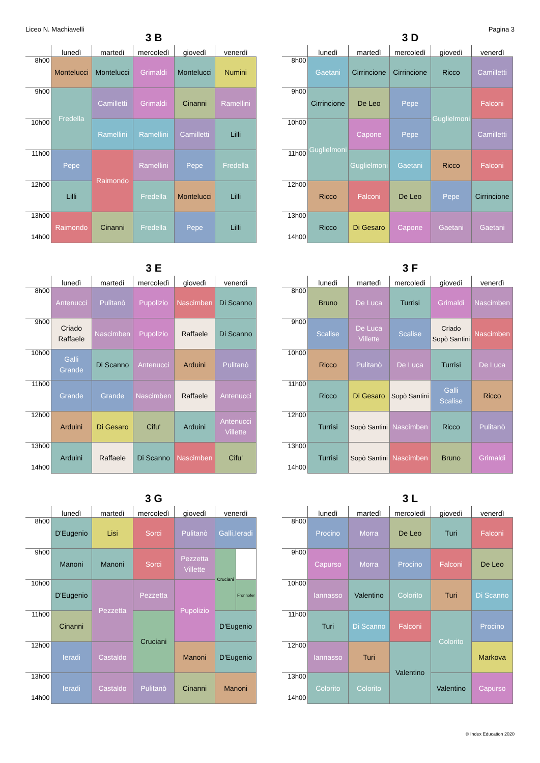Liceo N. Machiavelli Pagina 3
3 B
| | lunedì | martedì | mercoledì | giovedì | venerdì |
| --- | --- | --- | --- | --- | --- |
| 8h00 | Montelucci | Montelucci | Grimaldi | Montelucci | Numini |
| 9h00 | Fredella | Camilletti | Grimaldi | Cinanni | Ramellini |
| 10h00 | | Ramellini | Ramellini | Camilletti | Lilli |
| 11h00 | Pepe | Raimondo | Ramellini | Pepe | Fredella |
| 12h00 | Lilli | | Fredella | Montelucci | Lilli |
| 13h00 14h00 | Raimondo | Cinanni | Fredella | Pepe | Lilli |
3 D
| | lunedì | martedì | mercoledì | giovedì | venerdì |
| --- | --- | --- | --- | --- | --- |
| 8h00 | Gaetani | Cirrincione | Cirrincione | Ricco | Camilletti |
| 9h00 | Cirrincione | De Leo | Pepe | Guglielmoni | Falconi |
| 10h00 | Guglielmoni | Capone | Pepe | | Camilletti |
| 11h00 | | Guglielmoni | Gaetani | Ricco | Falconi |
| 12h00 | Ricco | Falconi | De Leo | Pepe | Cirrincione |
| 13h00 14h00 | Ricco | Di Gesaro | Capone | Gaetani | Gaetani |
3 E
| | lunedì | martedì | mercoledì | giovedì | venerdì |
| --- | --- | --- | --- | --- | --- |
| 8h00 | Antenucci | Pulitanò | Pupolizio | Nascimben | Di Scanno |
| 9h00 | Criado Raffaele | Nascimben | Pupolizio | Raffaele | Di Scanno |
| 10h00 | Galli Grande | Di Scanno | Antenucci | Arduini | Pulitanò |
| 11h00 | Grande | Grande | Nascimben | Raffaele | Antenucci |
| 12h00 | Arduini | Di Gesaro | Cifu' | Arduini | Antenucci Villette |
| 13h00 14h00 | Arduini | Raffaele | Di Scanno | Nascimben | Cifu' |
3 F
| | lunedì | martedì | mercoledì | giovedì | venerdì |
| --- | --- | --- | --- | --- | --- |
| 8h00 | Bruno | De Luca | Turrisi | Grimaldi | Nascimben |
| 9h00 | Scalise | De Luca Villette | Scalise | Criado Sopò Santini | Nascimben |
| 10h00 | Ricco | Pulitanò | De Luca | Turrisi | De Luca |
| 11h00 | Ricco | Di Gesaro | Sopò Santini | Galli Scalise | Ricco |
| 12h00 | Turrisi | Sopò Santini | Nascimben | Ricco | Pulitanò |
| 13h00 14h00 | Turrisi | Sopò Santini | Nascimben | Bruno | Grimaldi |
3 G
| | lunedì | martedì | mercoledì | giovedì | venerdì |
| --- | --- | --- | --- | --- | --- |
| 8h00 | D'Eugenio | Lisi | Sorci | Pulitanò | Galli,Ieradi |
| 9h00 | Manoni | Manoni | Sorci | Pezzetta Villette | / Cruciani / / / / Fronhofer / |
| 10h00 | D'Eugenio | Pezzetta | Pezzetta | Pupolizio | |
| 11h00 | Cinanni | | Cruciani | | D'Eugenio |
| 12h00 | Ieradi | Castaldo | | Manoni | D'Eugenio |
| 13h00 14h00 | Ieradi | Castaldo | Pulitanò | Cinanni | Manoni |
3 L
| | lunedì | martedì | mercoledì | giovedì | venerdì |
| --- | --- | --- | --- | --- | --- |
| 8h00 | Procino | Morra | De Leo | Turi | Falconi |
| 9h00 | Capurso | Morra | Procino | Falconi | De Leo |
| 10h00 | Iannasso | Valentino | Colorito | Turi | Di Scanno |
| 11h00 | Turi | Di Scanno | Falconi | Colorito | Procino |
| 12h00 | Iannasso | Turi | Valentino | | Markova |
| 13h00 14h00 | Colorito | Colorito | | Valentino | Capurso |
© Index Education 2020